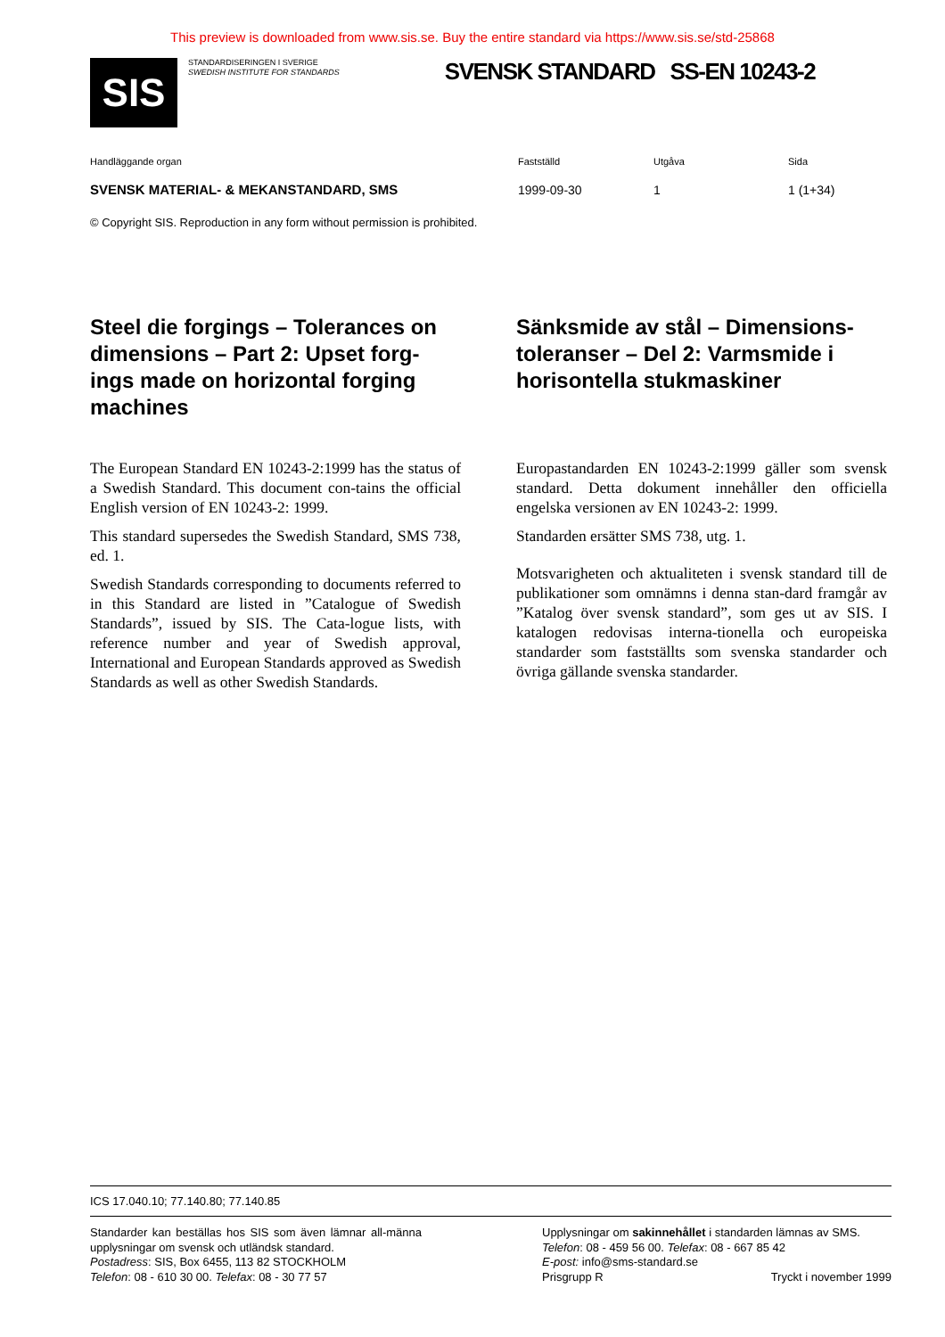This preview is downloaded from www.sis.se. Buy the entire standard via https://www.sis.se/std-25868
SIS
STANDARDISERINGEN I SVERIGE
SWEDISH INSTITUTE FOR STANDARDS
SVENSK STANDARD SS-EN 10243-2
Handläggande organ
SVENSK MATERIAL- & MEKANSTANDARD, SMS
Fastställd
1999-09-30
Utgåva
1
Sida
1 (1+34)
© Copyright SIS. Reproduction in any form without permission is prohibited.
Steel die forgings – Tolerances on dimensions – Part 2: Upset forg-ings made on horizontal forging machines
The European Standard EN 10243-2:1999 has the status of a Swedish Standard. This document con-tains the official English version of EN 10243-2: 1999.
This standard supersedes the Swedish Standard, SMS 738, ed. 1.
Swedish Standards corresponding to documents referred to in this Standard are listed in ”Catalogue of Swedish Standards”, issued by SIS. The Cata-logue lists, with reference number and year of Swedish approval, International and European Standards approved as Swedish Standards as well as other Swedish Standards.
Sänksmide av stål – Dimensions-toleranser – Del 2: Varmsmide i horisontella stukmaskiner
Europastandarden EN 10243-2:1999 gäller som svensk standard. Detta dokument innehåller den officiella engelska versionen av EN 10243-2: 1999.
Standarden ersätter SMS 738, utg. 1.
Motsvarigheten och aktualiteten i svensk standard till de publikationer som omnämns i denna stan-dard framgår av ”Katalog över svensk standard”, som ges ut av SIS. I katalogen redovisas interna-tionella och europeiska standarder som fastställts som svenska standarder och övriga gällande svenska standarder.
ICS 17.040.10; 77.140.80; 77.140.85
Standarder kan beställas hos SIS som även lämnar all-männa upplysningar om svensk och utländsk standard.
Postadress: SIS, Box 6455, 113 82 STOCKHOLM
Telefon: 08 - 610 30 00. Telefax: 08 - 30 77 57
Upplysningar om sakinnehållet i standarden lämnas av SMS.
Telefon: 08 - 459 56 00. Telefax: 08 - 667 85 42
E-post: info@sms-standard.se
Prisgrupp R Tryckt i november 1999